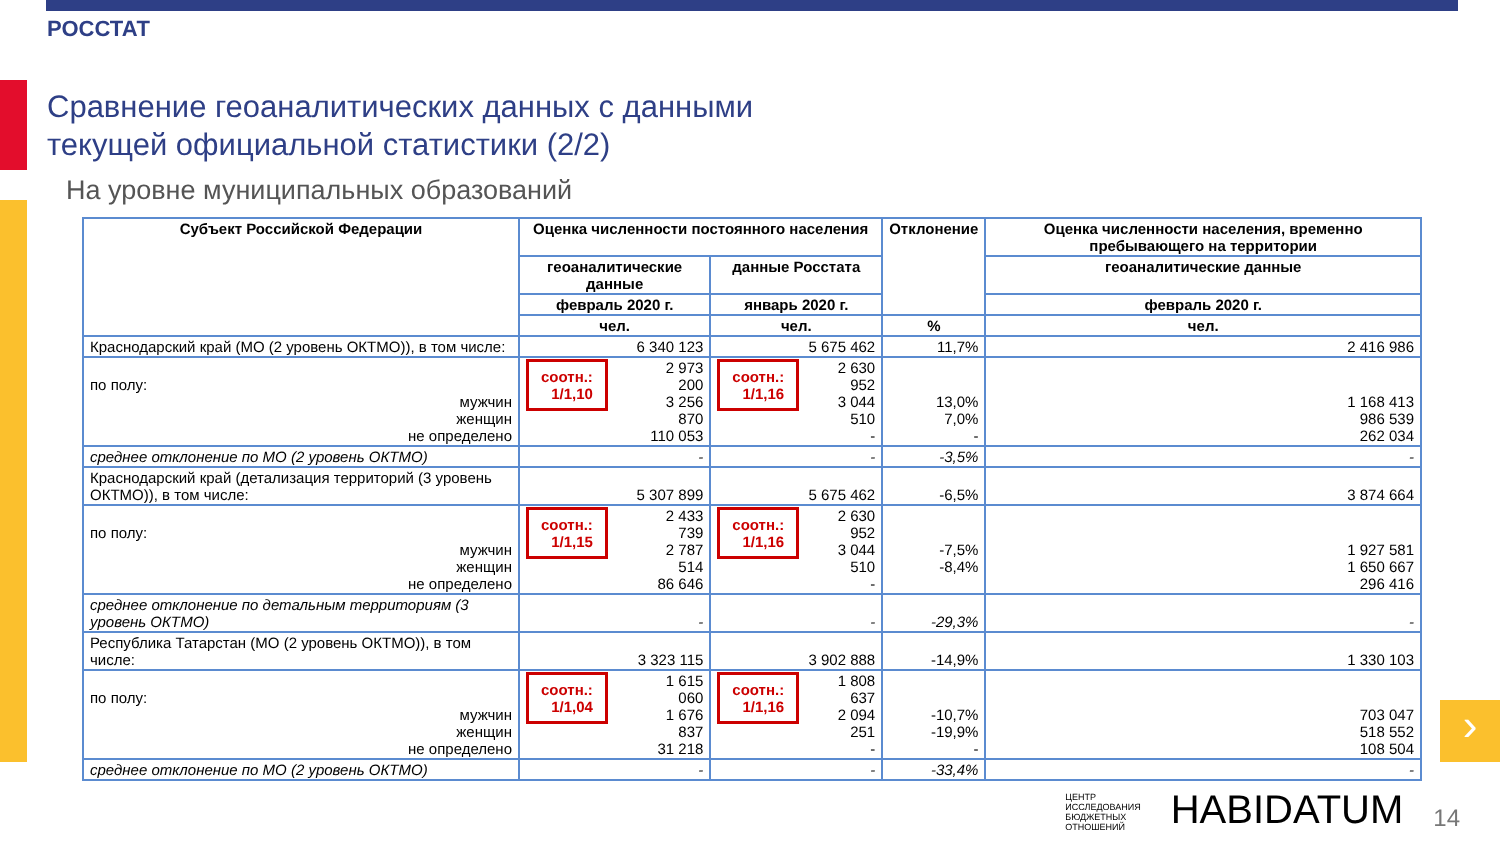РОССТАТ
Сравнение геоаналитических данных с данными
текущей официальной статистики (2/2)
На уровне муниципальных образований
| Субъект Российской Федерации | Оценка численности постоянного населения | | Отклонение | Оценка численности населения, временно пребывающего на территории |
| --- | --- | --- | --- | --- |
| | геоаналитические данные | данные Росстата | | геоаналитические данные |
| | февраль 2020 г. | январь 2020 г. | | февраль 2020 г. |
| | чел. | чел. | % | чел. |
| Краснодарский край (МО (2 уровень ОКТМО)), в том числе: | 6 340 123 | 5 675 462 | 11,7% | 2 416 986 |
| по полу: мужчин женщин не определено | соотн.: 1/1,10 2 973 200 3 256 870 110 053 | соотн.: 1/1,16 2 630 952 3 044 510 - | 13,0% 7,0% - | 1 168 413 986 539 262 034 |
| среднее отклонение по МО (2 уровень ОКТМО) | - | - | -3,5% | - |
| Краснодарский край (детализация территорий (3 уровень ОКТМО)), в том числе: | 5 307 899 | 5 675 462 | -6,5% | 3 874 664 |
| по полу: мужчин женщин не определено | соотн.: 1/1,15 2 433 739 2 787 514 86 646 | соотн.: 1/1,16 2 630 952 3 044 510 - | -7,5% -8,4% | 1 927 581 1 650 667 296 416 |
| среднее отклонение по детальным территориям (3 уровень ОКТМО) | - | - | -29,3% | - |
| Республика Татарстан (МО (2 уровень ОКТМО)), в том числе: | 3 323 115 | 3 902 888 | -14,9% | 1 330 103 |
| по полу: мужчин женщин не определено | соотн.: 1/1,04 1 615 060 1 676 837 31 218 | соотн.: 1/1,16 1 808 637 2 094 251 - | -10,7% -19,9% - | 703 047 518 552 108 504 |
| среднее отклонение по МО (2 уровень ОКТМО) | - | - | -33,4% | - |
›
ЦЕНТР
ИССЛЕДОВАНИЯ
БЮДЖЕТНЫХ
ОТНОШЕНИЙ HABIDATUM 14